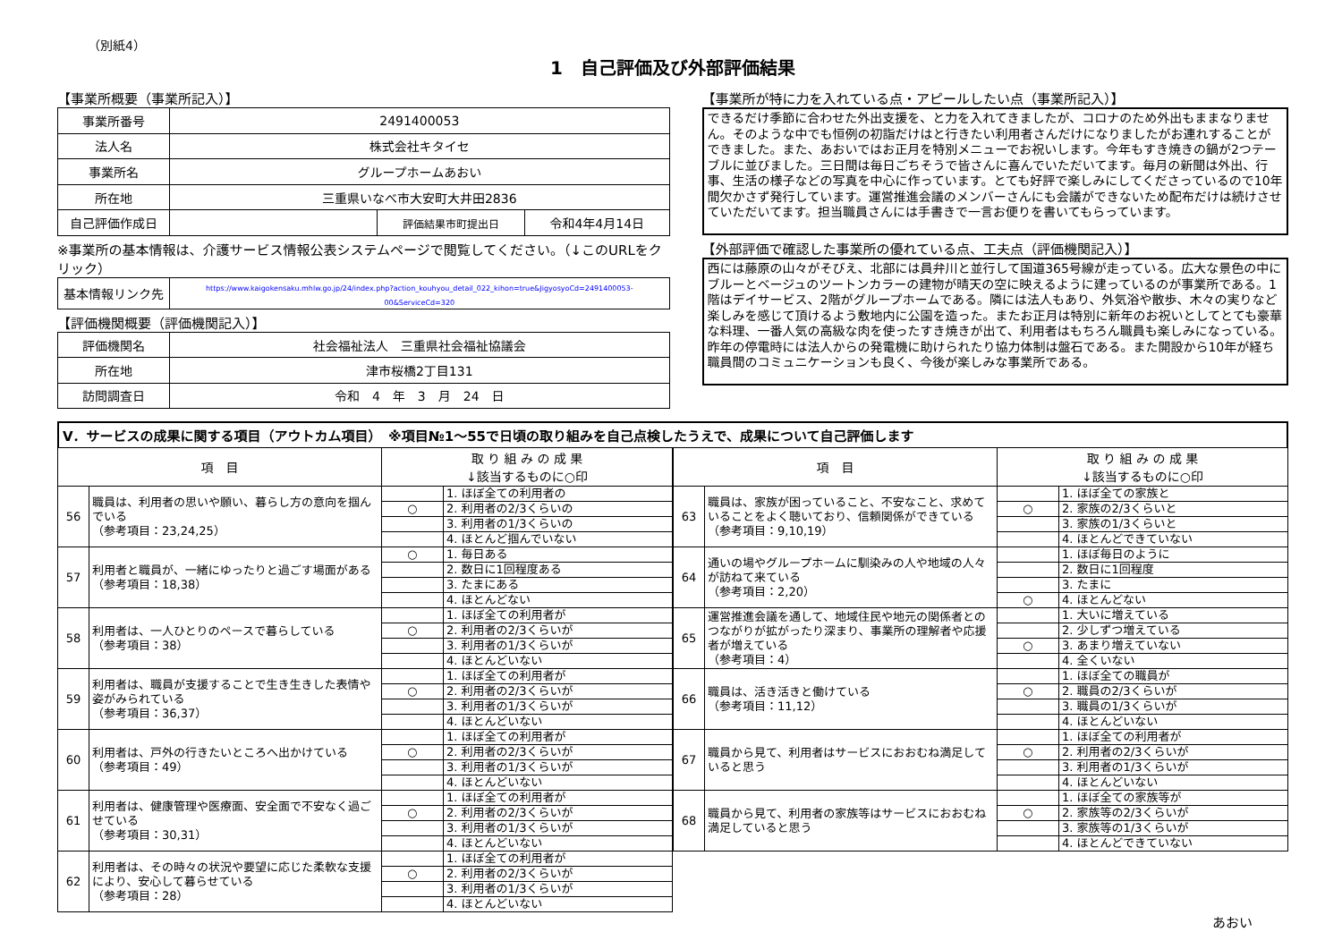（別紙4）
1　自己評価及び外部評価結果
【事業所概要（事業所記入）】
| 事業所番号 | 2491400053 | | |
| 法人名 | 株式会社キタイセ | | |
| 事業所名 | グループホームあおい | | |
| 所在地 | 三重県いなべ市大安町大井田2836 | | |
| 自己評価作成日 | | 評価結果市町提出日 | 令和4年4月14日 |
※事業所の基本情報は、介護サービス情報公表システムページで閲覧してください。（↓このURLをクリック）
| 基本情報リンク先 | https://www.kaigokensaku.mhlw.go.jp/24/index.php?action_kouhyou_detail_022_kihon=true&JigyosyoCd=2491400053-00&ServiceCd=320 |
【評価機関概要（評価機関記入）】
| 評価機関名 | 社会福祉法人 三重県社会福祉協議会 |
| 所在地 | 津市桜橋2丁目131 |
| 訪問調査日 | 令和 4 年 3 月 24 日 |
【事業所が特に力を入れている点・アピールしたい点（事業所記入）】
できるだけ季節に合わせた外出支援を、と力を入れてきましたが、コロナのため外出もままなりません。そのような中でも恒例の初詣だけはと行きたい利用者さんだけになりましたがお連れすることができました。また、あおいではお正月を特別メニューでお祝いします。今年もすき焼きの鍋が2つテーブルに並びました。三日間は毎日ごちそうで皆さんに喜んでいただいてます。毎月の新聞は外出、行事、生活の様子などの写真を中心に作っています。とても好評で楽しみにしてくださっているので10年間欠かさず発行しています。運営推進会議のメンバーさんにも会議ができないため配布だけは続けさせていただいてます。担当職員さんには手書きで一言お便りを書いてもらっています。
【外部評価で確認した事業所の優れている点、工夫点（評価機関記入）】
西には藤原の山々がそびえ、北部には員弁川と並行して国道365号線が走っている。広大な景色の中にブルーとベージュのツートンカラーの建物が晴天の空に映えるように建っているのが事業所である。1階はデイサービス、2階がグループホームである。隣には法人もあり、外気浴や散歩、木々の実りなど楽しみを感じて頂けるよう敷地内に公園を造った。またお正月は特別に新年のお祝いとしてとても豪華な料理、一番人気の高級な肉を使ったすき焼きが出て、利用者はもちろん職員も楽しみになっている。昨年の停電時には法人からの発電機に助けられたり協力体制は盤石である。また開設から10年が経ち職員間のコミュニケーションも良く、今後が楽しみな事業所である。
Ⅴ．サービスの成果に関する項目（アウトカム項目）　※項目№1～55で日頃の取り組みを自己点検したうえで、成果について自己評価します
| 項 目 | | 取 り 組 み の 成 果 ↓該当するものに○印 | |
| --- | --- | --- | --- |
| 56 | 職員は、利用者の思いや願い、暮らし方の意向を掴んでいる （参考項目：23,24,25） | | 1. ほぼ全ての利用者の |
| | | ○ | 2. 利用者の2/3くらいの |
| | | | 3. 利用者の1/3くらいの |
| | | | 4. ほとんど掴んでいない |
| 57 | 利用者と職員が、一緒にゆったりと過ごす場面がある （参考項目：18,38） | ○ | 1. 毎日ある |
| | | | 2. 数日に1回程度ある |
| | | | 3. たまにある |
| | | | 4. ほとんどない |
| 58 | 利用者は、一人ひとりのペースで暮らしている （参考項目：38） | | 1. ほぼ全ての利用者が |
| | | ○ | 2. 利用者の2/3くらいが |
| | | | 3. 利用者の1/3くらいが |
| | | | 4. ほとんどいない |
| 59 | 利用者は、職員が支援することで生き生きした表情や姿がみられている （参考項目：36,37） | | 1. ほぼ全ての利用者が |
| | | ○ | 2. 利用者の2/3くらいが |
| | | | 3. 利用者の1/3くらいが |
| | | | 4. ほとんどいない |
| 60 | 利用者は、戸外の行きたいところへ出かけている （参考項目：49） | | 1. ほぼ全ての利用者が |
| | | ○ | 2. 利用者の2/3くらいが |
| | | | 3. 利用者の1/3くらいが |
| | | | 4. ほとんどいない |
| 61 | 利用者は、健康管理や医療面、安全面で不安なく過ごせている （参考項目：30,31） | | 1. ほぼ全ての利用者が |
| | | ○ | 2. 利用者の2/3くらいが |
| | | | 3. 利用者の1/3くらいが |
| | | | 4. ほとんどいない |
| 62 | 利用者は、その時々の状況や要望に応じた柔軟な支援により、安心して暮らせている （参考項目：28） | | 1. ほぼ全ての利用者が |
| | | ○ | 2. 利用者の2/3くらいが |
| | | | 3. 利用者の1/3くらいが |
| | | | 4. ほとんどいない |
| 項 目 | | 取 り 組 み の 成 果 ↓該当するものに○印 | |
| --- | --- | --- | --- |
| 63 | 職員は、家族が困っていること、不安なこと、求めていることをよく聴いており、信頼関係ができている （参考項目：9,10,19） | | 1. ほぼ全ての家族と |
| | | ○ | 2. 家族の2/3くらいと |
| | | | 3. 家族の1/3くらいと |
| | | | 4. ほとんどできていない |
| 64 | 通いの場やグループホームに馴染みの人や地域の人々が訪ねて来ている （参考項目：2,20） | | 1. ほぼ毎日のように |
| | | | 2. 数日に1回程度 |
| | | | 3. たまに |
| | | ○ | 4. ほとんどない |
| 65 | 運営推進会議を通して、地域住民や地元の関係者とのつながりが拡がったり深まり、事業所の理解者や応援者が増えている （参考項目：4） | | 1. 大いに増えている |
| | | | 2. 少しずつ増えている |
| | | ○ | 3. あまり増えていない |
| | | | 4. 全くいない |
| 66 | 職員は、活き活きと働けている （参考項目：11,12） | | 1. ほぼ全ての職員が |
| | | ○ | 2. 職員の2/3くらいが |
| | | | 3. 職員の1/3くらいが |
| | | | 4. ほとんどいない |
| 67 | 職員から見て、利用者はサービスにおおむね満足していると思う | | 1. ほぼ全ての利用者が |
| | | ○ | 2. 利用者の2/3くらいが |
| | | | 3. 利用者の1/3くらいが |
| | | | 4. ほとんどいない |
| 68 | 職員から見て、利用者の家族等はサービスにおおむね満足していると思う | | 1. ほぼ全ての家族等が |
| | | ○ | 2. 家族等の2/3くらいが |
| | | | 3. 家族等の1/3くらいが |
| | | | 4. ほとんどできていない |
あおい